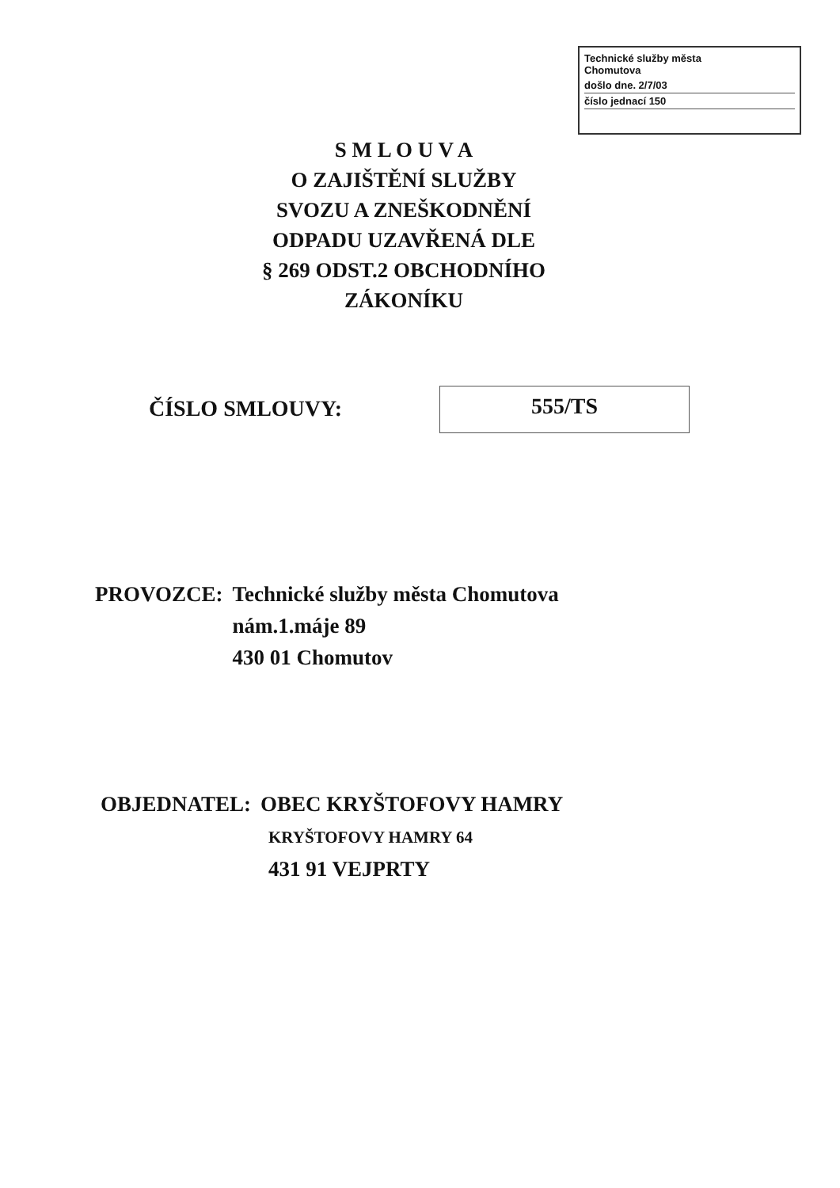Technické služby města
Chomutova
došlo dne. 2/7/03
číslo jednací 150
S M L O U V A
O ZAJIŠTĚNÍ SLUŽBY
SVOZU A ZNEŠKODNĚNÍ
ODPADU UZAVŘENÁ DLE
§ 269 ODST.2 OBCHODNÍHO
ZÁKONÍKU
ČÍSLO SMLOUVY: 555/TS
PROVOZCE: Technické služby města Chomutova
nám.1.máje 89
430 01 Chomutov
OBJEDNATEL: OBEC KRYŠTOFOVY HAMRY
KRYŠTOFOVY HAMRY 64
431 91 VEJPRTY